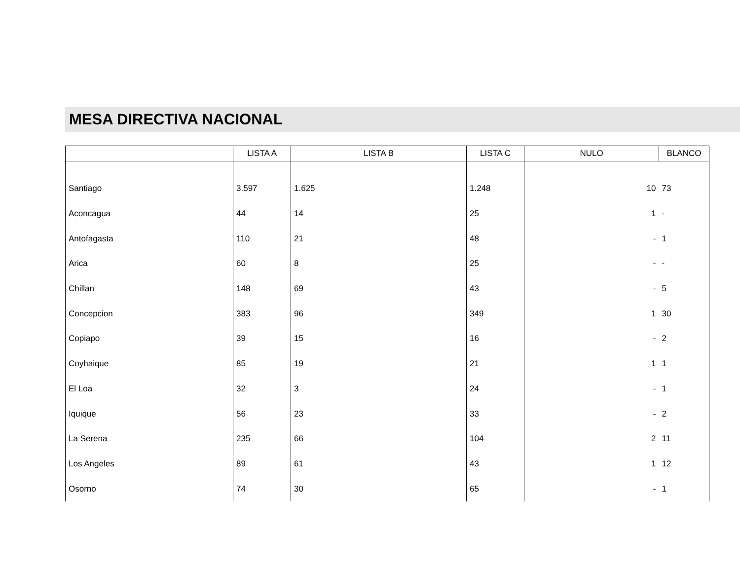MESA DIRECTIVA NACIONAL
| | LISTA A | LISTA B | LISTA C | NULO | BLANCO |
| --- | --- | --- | --- | --- | --- |
| Santiago | 3.597 | 1.625 | 1.248 | 10 | 73 |
| Aconcagua | 44 | 14 | 25 | 1 | - |
| Antofagasta | 110 | 21 | 48 | - | 1 |
| Arica | 60 | 8 | 25 | - | - |
| Chillan | 148 | 69 | 43 | - | 5 |
| Concepcion | 383 | 96 | 349 | 1 | 30 |
| Copiapo | 39 | 15 | 16 | - | 2 |
| Coyhaique | 85 | 19 | 21 | 1 | 1 |
| El Loa | 32 | 3 | 24 | - | 1 |
| Iquique | 56 | 23 | 33 | - | 2 |
| La Serena | 235 | 66 | 104 | 2 | 11 |
| Los Angeles | 89 | 61 | 43 | 1 | 12 |
| Osorno | 74 | 30 | 65 | - | 1 |